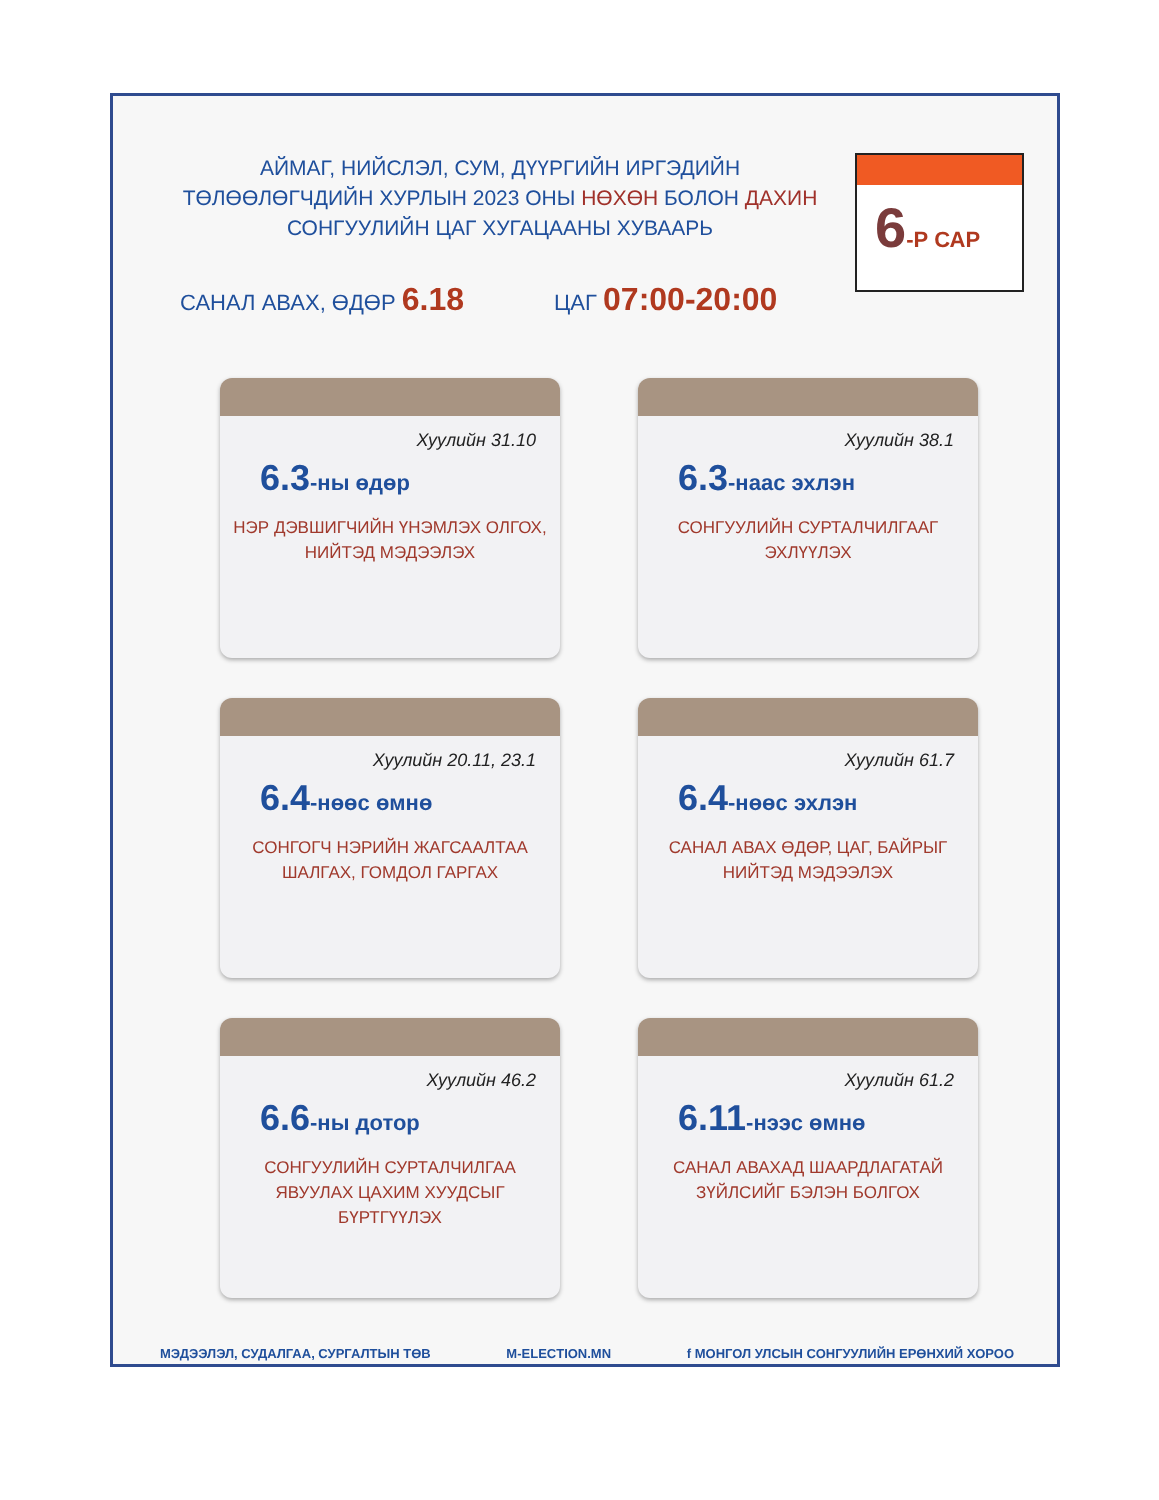АЙМАГ, НИЙСЛЭЛ, СУМ, ДҮҮРГИЙН ИРГЭДИЙН ТӨЛӨӨЛӨГЧДИЙН ХУРЛЫН 2023 ОНЫ НӨХӨН БОЛОН ДАХИН СОНГУУЛИЙН ЦАГ ХУГАЦААНЫ ХУВААРЬ
САНАЛ АВАХ, ӨДӨР 6.18
ЦАГ 07:00-20:00
6-Р САР
Хуулийн 31.10
6.3-ны өдөр
НЭР ДЭВШИГЧИЙН ҮНЭМЛЭХ ОЛГОХ, НИЙТЭД МЭДЭЭЛЭХ
Хуулийн 38.1
6.3-наас эхлэн
СОНГУУЛИЙН СУРТАЛЧИЛГААГ ЭХЛҮҮЛЭХ
Хуулийн 20.11, 23.1
6.4-нөөс өмнө
СОНГОГЧ НЭРИЙН ЖАГСААЛТАА ШАЛГАХ, ГОМДОЛ ГАРГАХ
Хуулийн 61.7
6.4-нөөс эхлэн
САНАЛ АВАХ ӨДӨР, ЦАГ, БАЙРЫГ НИЙТЭД МЭДЭЭЛЭХ
Хуулийн 46.2
6.6-ны дотор
СОНГУУЛИЙН СУРТАЛЧИЛГАА ЯВУУЛАХ ЦАХИМ ХУУДСЫГ БҮРТГҮҮЛЭХ
Хуулийн 61.2
6.11-нээс өмнө
САНАЛ АВАХАД ШААРДЛАГАТАЙ ЗҮЙЛСИЙГ БЭЛЭН БОЛГОХ
МЭДЭЭЛЭЛ, СУДАЛГАА, СУРГАЛТЫН ТӨВ M-ELECTION.MN f МОНГОЛ УЛСЫН СОНГУУЛИЙН ЕРӨНХИЙ ХОРОО